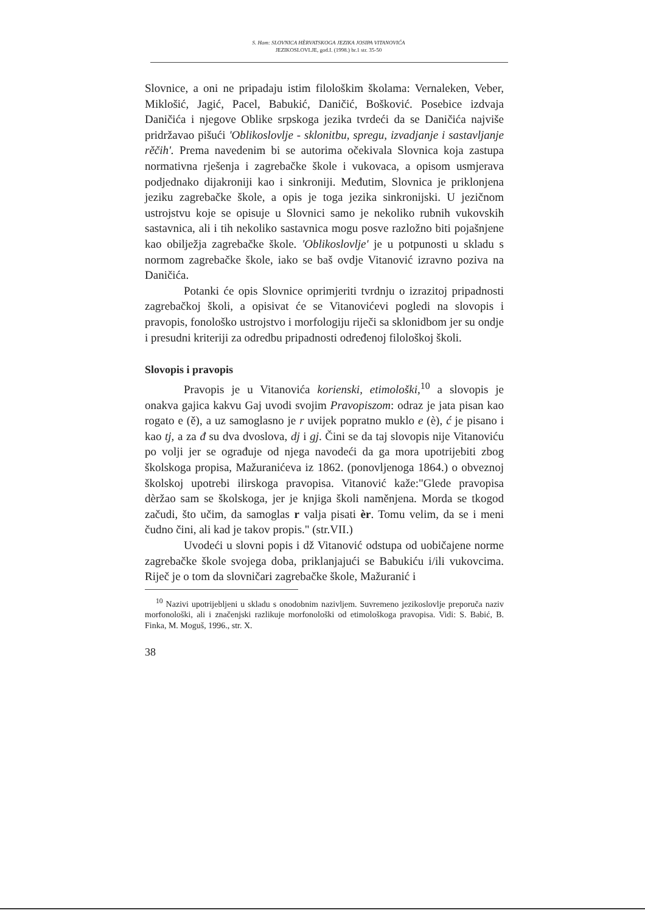S. Ham: SLOVNICA HÈRVATSKOGA JEZIKA JOSIPA VITANOVIĆA
JEZIKOSLOVLJE, god.I. (1998.) br.1 str. 35-50
Slovnice, a oni ne pripadaju istim filološkim školama: Vernaleken, Veber, Miklošić, Jagić, Pacel, Babukić, Daničić, Bošković. Posebice izdvaja Daničića i njegove Oblike srpskoga jezika tvrdeći da se Daničića najviše pridržavao pišući 'Oblikoslovlje - sklonitbu, spregu, izvadjanje i sastavljanje rěčih'. Prema navedenim bi se autorima očekivala Slovnica koja zastupa normativna rješenja i zagrebačke škole i vukovaca, a opisom usmjerava podjednako dijakroniji kao i sinkroniji. Međutim, Slovnica je priklonjena jeziku zagrebačke škole, a opis je toga jezika sinkronijski. U jezičnom ustrojstvu koje se opisuje u Slovnici samo je nekoliko rubnih vukovskih sastavnica, ali i tih nekoliko sastavnica mogu posve razložno biti pojašnjene kao obilježja zagrebačke škole. 'Oblikoslovlje' je u potpunosti u skladu s normom zagrebačke škole, iako se baš ovdje Vitanović izravno poziva na Daničića.
Potanki će opis Slovnice oprimjeriti tvrdnju o izrazitoj pripadnosti zagrebačkoj školi, a opisivat će se Vitanovićevi pogledi na slovopis i pravopis, fonološko ustrojstvo i morfologiju riječi sa sklonidbom jer su ondje i presudni kriteriji za odredbu pripadnosti određenoj filološkoj školi.
Slovopis i pravopis
Pravopis je u Vitanovića korienski, etimološki,<sup>10</sup> a slovopis je onakva gajica kakvu Gaj uvodi svojim Pravopiszom: odraz je jata pisan kao rogato e (ě), a uz samoglasno je r uvijek popratno muklo e (è), ć je pisano i kao tj, a za đ su dva dvoslova, dj i gj. Čini se da taj slovopis nije Vitanoviću po volji jer se ograđuje od njega navodeći da ga mora upotrijebiti zbog školskoga propisa, Mažuranićeva iz 1862. (ponovljenoga 1864.) o obveznoj školskoj upotrebi ilirskoga pravopisa. Vitanović kaže:"Glede pravopisa dèržao sam se školskoga, jer je knjiga školi naměnjena. Morda se tkogod začudi, što učim, da samoglas r valja pisati èr. Tomu velim, da se i meni čudno čini, ali kad je takov propis." (str.VII.)
Uvodeći u slovni popis i dž Vitanović odstupa od uobičajene norme zagrebačke škole svojega doba, priklanjajući se Babukiću i/ili vukovcima. Riječ je o tom da slovničari zagrebačke škole, Mažuranić i
<sup>10</sup> Nazivi upotrijebljeni u skladu s onodobnim nazivljem. Suvremeno jezikoslovlje preporuča naziv morfonološki, ali i značenjski razlikuje morfonološki od etimološkoga pravopisa. Vidi: S. Babić, B. Finka, M. Moguš, 1996., str. X.
38